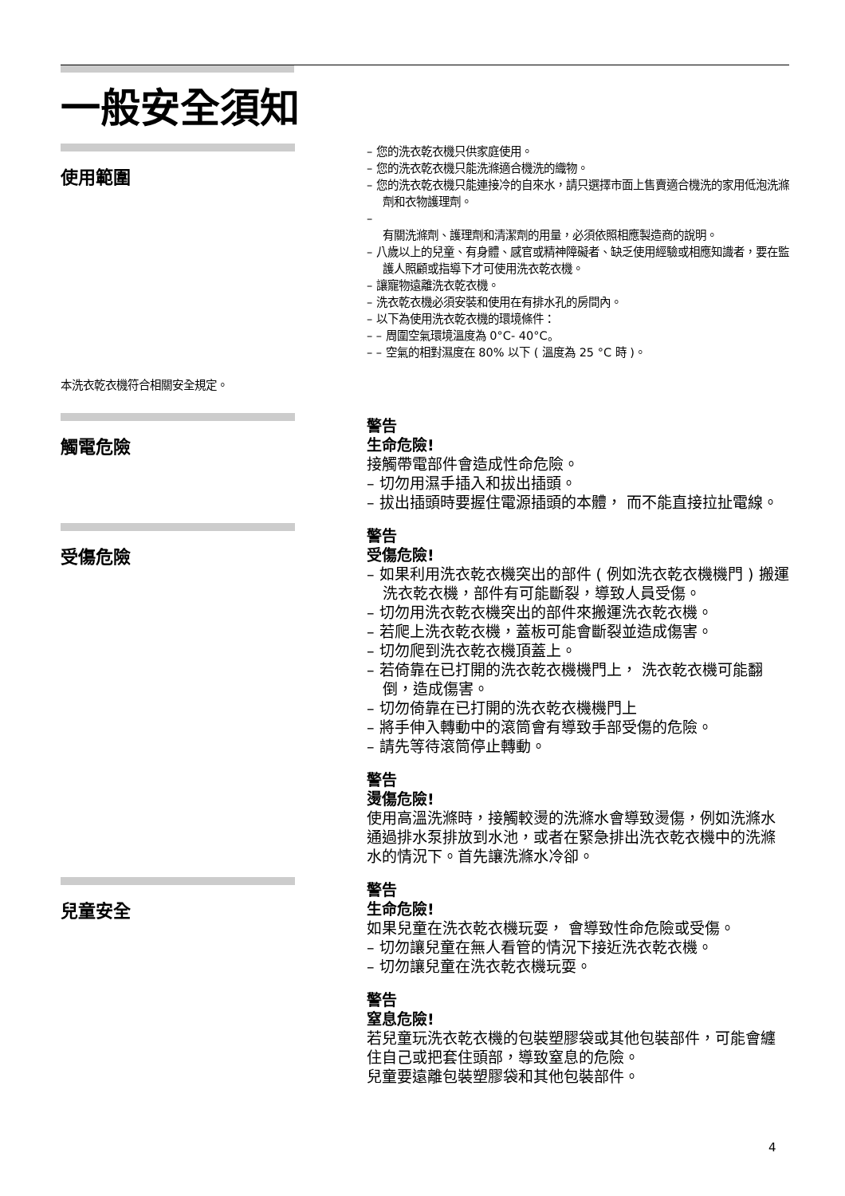一般安全須知
使用範圍
– 您的洗衣乾衣機只供家庭使用。
– 您的洗衣乾衣機只能洗滌適合機洗的織物。
– 您的洗衣乾衣機只能連接冷的自來水，請只選擇市面上售賣適合機洗的家用低泡洗滌劑和衣物護理劑。
–
有關洗滌劑、護理劑和清潔劑的用量，必須依照相應製造商的說明。
– 八歲以上的兒童、有身體、感官或精神障礙者、缺乏使用經驗或相應知識者，要在監護人照顧或指導下才可使用洗衣乾衣機。
– 讓寵物遠離洗衣乾衣機。
– 洗衣乾衣機必須安裝和使用在有排水孔的房間內。
– 以下為使用洗衣乾衣機的環境條件：
– – 周圍空氣環境溫度為 0°C- 40°C。
– – 空氣的相對濕度在 80% 以下 ( 溫度為 25 °C 時 )。
本洗衣乾衣機符合相關安全規定。
觸電危險
警告
生命危險!
接觸帶電部件會造成性命危險。
– 切勿用濕手插入和拔出插頭。
– 拔出插頭時要握住電源插頭的本體， 而不能直接拉扯電線。
受傷危險
警告
受傷危險!
– 如果利用洗衣乾衣機突出的部件 ( 例如洗衣乾衣機機門 ) 搬運洗衣乾衣機，部件有可能斷裂，導致人員受傷。
– 切勿用洗衣乾衣機突出的部件來搬運洗衣乾衣機。
– 若爬上洗衣乾衣機，蓋板可能會斷裂並造成傷害。
– 切勿爬到洗衣乾衣機頂蓋上。
– 若倚靠在已打開的洗衣乾衣機機門上， 洗衣乾衣機可能翻倒，造成傷害。
– 切勿倚靠在已打開的洗衣乾衣機機門上
– 將手伸入轉動中的滾筒會有導致手部受傷的危險。
– 請先等待滾筒停止轉動。
警告
燙傷危險!
使用高溫洗滌時，接觸較燙的洗滌水會導致燙傷，例如洗滌水通過排水泵排放到水池，或者在緊急排出洗衣乾衣機中的洗滌水的情況下。首先讓洗滌水冷卻。
兒童安全
警告
生命危險!
如果兒童在洗衣乾衣機玩耍， 會導致性命危險或受傷。
– 切勿讓兒童在無人看管的情況下接近洗衣乾衣機。
– 切勿讓兒童在洗衣乾衣機玩耍。
警告
窒息危險!
若兒童玩洗衣乾衣機的包裝塑膠袋或其他包裝部件，可能會纏住自己或把套住頭部，導致窒息的危險。
兒童要遠離包裝塑膠袋和其他包裝部件。
4